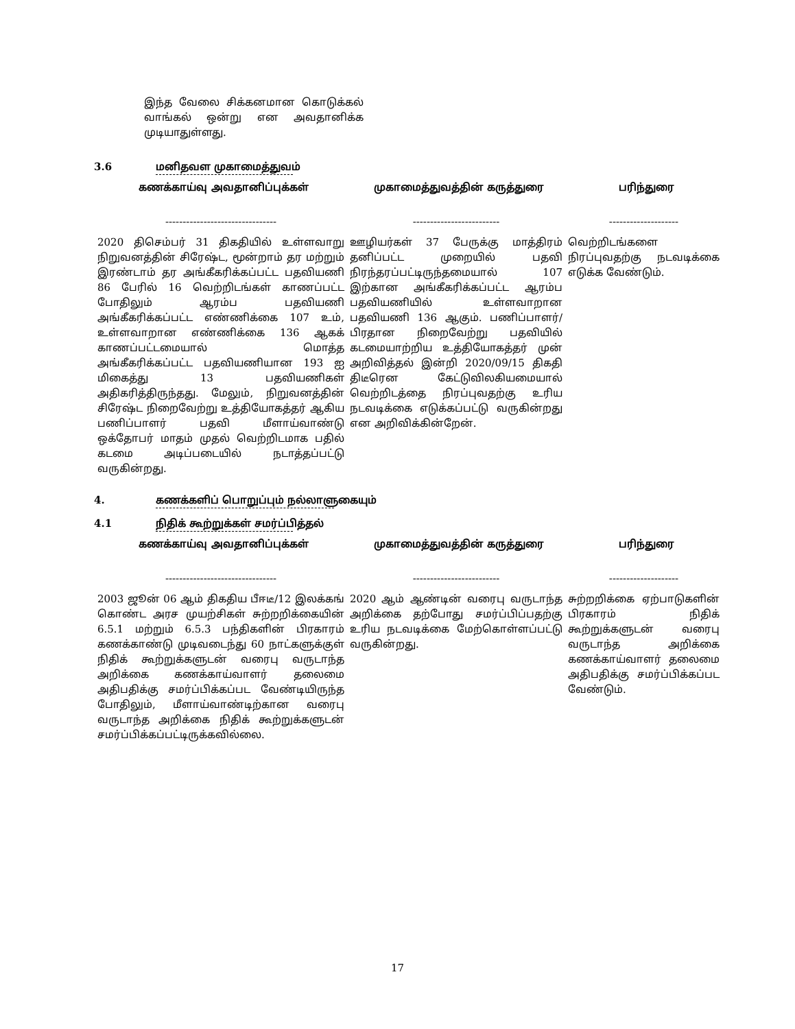இந்த வேலை சிக்கனமான கொடுக்கல் வாங்கல் ஒன்று என அவதானிக்க முடியாதுள்ளது.
3.6 மனிதவள முகாமைத்துவம்
| கணக்காய்வு அவதானிப்புக்கள் | முகாமைத்துவத்தின் கருத்துரை | பரிந்துரை |
| --- | --- | --- |
| -------------------------------- | ------------------------- | -------------------- |
| 2020 திசெம்பர் 31 திகதியில் உள்ளவாறு நிறுவனத்தின் சிரேஷ்ட, மூன்றாம் தர மற்றும் இரண்டாம் தர அங்கீகரிக்கப்பட்ட பதவியணி 86 பேரில் 16 வெற்றிடங்கள் காணப்பட்ட போதிலும் ஆரம்ப பதவியணி அங்கீகரிக்கப்பட்ட எண்ணிக்கை 107 உம், உள்ளவாறான எண்ணிக்கை 136 ஆகக் காணப்பட்டமையால் மொத்த அங்கீகரிக்கப்பட்ட பதவியணியான 193 ஐ மிகைத்து 13 பதவியணிகள் அதிகரித்திருந்தது. மேலும், நிறுவனத்தின் சிரேஷ்ட நிறைவேற்று உத்தியோகத்தர் ஆகிய பணிப்பாளர் பதவி மீளாய்வாண்டு ஒக்தோபர் மாதம் முதல் வெற்றிடமாக பதில் கடமை அடிப்படையில் நடாத்தப்பட்டு வருகின்றது. | ஊழியர்கள் 37 பேருக்கு மாத்திரம் தனிப்பட்ட முறையில் பதவி நிரந்தரப்பட்டிருந்தமையால் 107 இற்கான அங்கீகரிக்கப்பட்ட ஆரம்ப பதவியணியில் உள்ளவாறான பதவியணி 136 ஆகும். பணிப்பாளர்/ பிரதான நிறைவேற்று பதவியில் கடமையாற்றிய உத்தியோகத்தர் முன் அறிவித்தல் இன்றி 2020/09/15 திகதி திடீரென கேட்டுவிலகியமையால் வெற்றிடத்தை நிரப்புவதற்கு உரிய நடவடிக்கை எடுக்கப்பட்டு வருகின்றது என அறிவிக்கின்றேன். | வெற்றிடங்களை நிரப்புவதற்கு நடவடிக்கை எடுக்க வேண்டும். |
4. கணக்களிப் பொறுப்பும் நல்லாளுகையும்
4.1 நிதிக் கூற்றுக்கள் சமர்ப்பித்தல்
| கணக்காய்வு அவதானிப்புக்கள் | முகாமைத்துவத்தின் கருத்துரை | பரிந்துரை |
| --- | --- | --- |
| -------------------------------- | ------------------------- | -------------------- |
| 2003 ஜூன் 06 ஆம் திகதிய பீஈடீ/12 இலக்கங் கொண்ட அரச முயற்சிகள் சுற்றறிக்கையின் 6.5.1 மற்றும் 6.5.3 பந்திகளின் பிரகாரம் கணக்காண்டு முடிவடைந்து 60 நாட்களுக்குள் நிதிக் கூற்றுக்களுடன் வரைபு வருடாந்த அறிக்கை கணக்காய்வாளர் தலைமை அதிபதிக்கு சமர்ப்பிக்கப்பட வேண்டியிருந்த போதிலும், மீளாய்வாண்டிற்கான வரைபு வருடாந்த அறிக்கை நிதிக் கூற்றுக்களுடன் சமர்ப்பிக்கப்பட்டிருக்கவில்லை. | 2020 ஆம் ஆண்டின் வரைபு வருடாந்த அறிக்கை தற்போது சமர்ப்பிப்பதற்கு உரிய நடவடிக்கை மேற்கொள்ளப்பட்டு வருகின்றது. | சுற்றறிக்கை ஏற்பாடுகளின் பிரகாரம் நிதிக் கூற்றுக்களுடன் வரைபு வருடாந்த அறிக்கை கணக்காய்வாளர் தலைமை அதிபதிக்கு சமர்ப்பிக்கப்பட வேண்டும். |
17